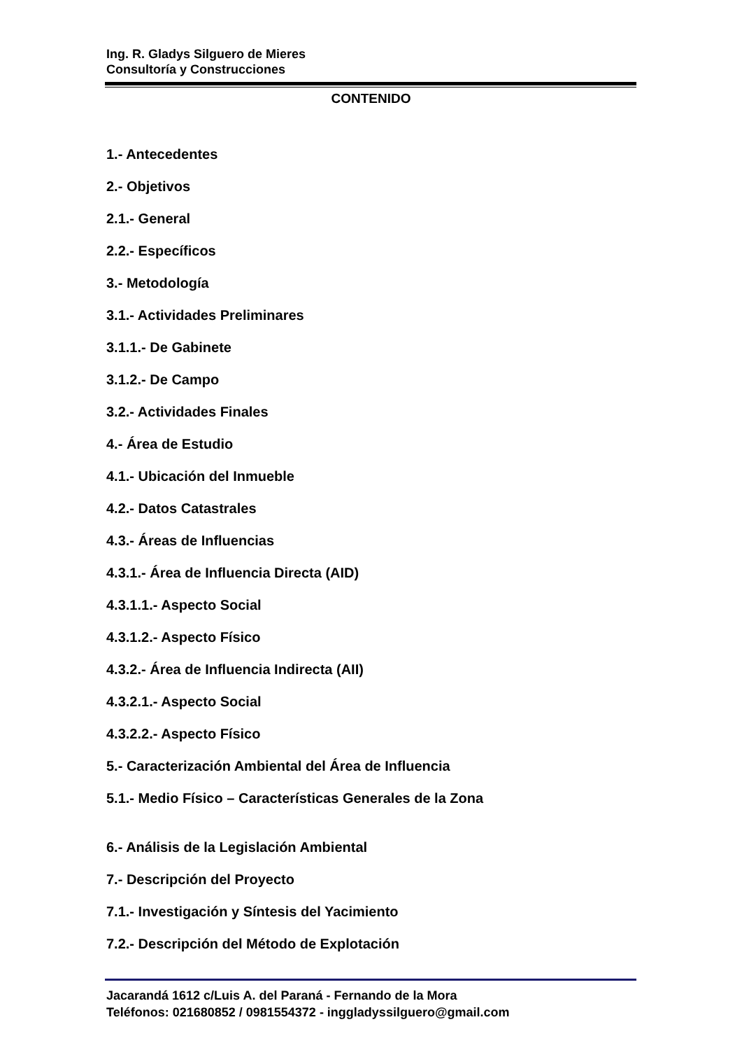Ing. R. Gladys Silguero de Mieres
Consultoría y Construcciones
CONTENIDO
1.- Antecedentes
2.- Objetivos
2.1.- General
2.2.- Específicos
3.- Metodología
3.1.- Actividades Preliminares
3.1.1.- De Gabinete
3.1.2.- De Campo
3.2.- Actividades Finales
4.- Área de Estudio
4.1.- Ubicación del Inmueble
4.2.- Datos Catastrales
4.3.- Áreas de Influencias
4.3.1.- Área de Influencia Directa (AID)
4.3.1.1.- Aspecto Social
4.3.1.2.- Aspecto Físico
4.3.2.- Área de Influencia Indirecta (AII)
4.3.2.1.- Aspecto Social
4.3.2.2.- Aspecto Físico
5.- Caracterización Ambiental del Área de Influencia
5.1.- Medio Físico – Características Generales de la Zona
6.- Análisis de la Legislación Ambiental
7.- Descripción del Proyecto
7.1.- Investigación y Síntesis del Yacimiento
7.2.- Descripción del Método de Explotación
Jacarandá 1612 c/Luis A. del Paraná - Fernando de la Mora
Teléfonos: 021680852 / 0981554372 - inggladyssilguero@gmail.com